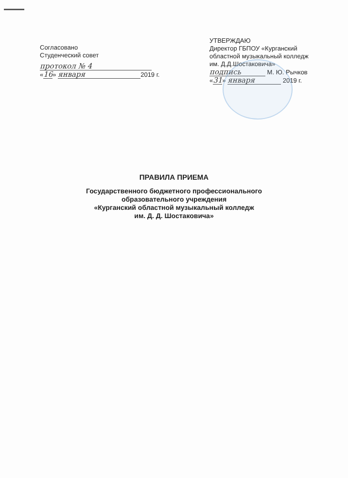Согласовано
Студенческий совет
протокол № 4
«16» января 2019 г.
УТВЕРЖДАЮ
Директор ГБПОУ «Курганский областной музыкальный колледж им. Д.Д.Шостаковича»
подпись М. Ю. Рычков
«31» января 2019 г.
ПРАВИЛА ПРИЕМА
Государственного бюджетного профессионального
образовательного учреждения
«Курганский областной музыкальный колледж
им. Д. Д. Шостаковича»